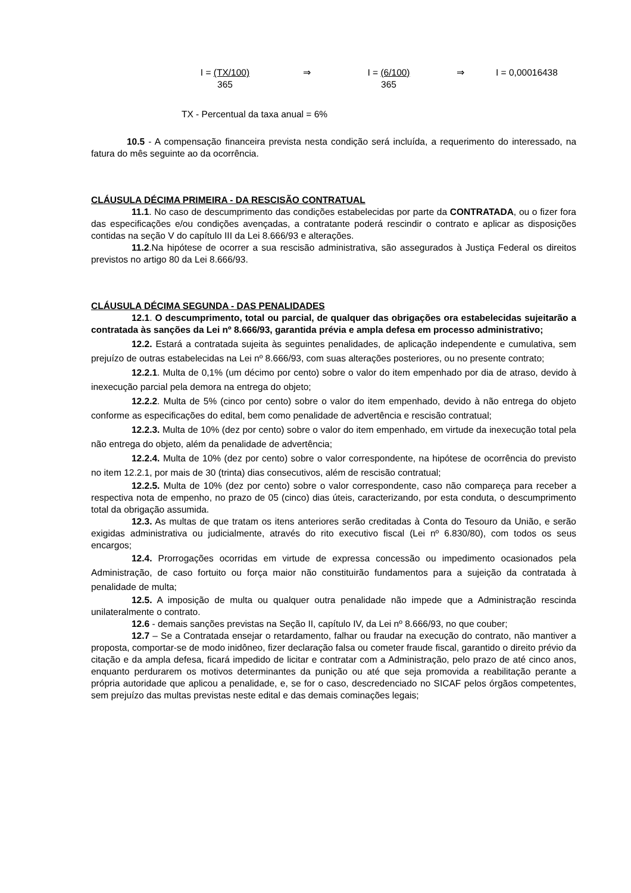I = (TX/100)
365
⇒ I = (6/100)
365
⇒ I = 0,00016438
TX - Percentual da taxa anual = 6%
10.5 - A compensação financeira prevista nesta condição será incluída, a requerimento do interessado, na fatura do mês seguinte ao da ocorrência.
CLÁUSULA DÉCIMA PRIMEIRA - DA RESCISÃO CONTRATUAL
11.1. No caso de descumprimento das condições estabelecidas por parte da CONTRATADA, ou o fizer fora das especificações e/ou condições avençadas, a contratante poderá rescindir o contrato e aplicar as disposições contidas na seção V do capítulo III da Lei 8.666/93 e alterações.
11.2.Na hipótese de ocorrer a sua rescisão administrativa, são assegurados à Justiça Federal os direitos previstos no artigo 80 da Lei 8.666/93.
CLÁUSULA DÉCIMA SEGUNDA - DAS PENALIDADES
12.1. O descumprimento, total ou parcial, de qualquer das obrigações ora estabelecidas sujeitarão a contratada às sanções da Lei nº 8.666/93, garantida prévia e ampla defesa em processo administrativo;
12.2. Estará a contratada sujeita às seguintes penalidades, de aplicação independente e cumulativa, sem prejuízo de outras estabelecidas na Lei nº 8.666/93, com suas alterações posteriores, ou no presente contrato;
12.2.1. Multa de 0,1% (um décimo por cento) sobre o valor do item empenhado por dia de atraso, devido à inexecução parcial pela demora na entrega do objeto;
12.2.2. Multa de 5% (cinco por cento) sobre o valor do item empenhado, devido à não entrega do objeto conforme as especificações do edital, bem como penalidade de advertência e rescisão contratual;
12.2.3. Multa de 10% (dez por cento) sobre o valor do item empenhado, em virtude da inexecução total pela não entrega do objeto, além da penalidade de advertência;
12.2.4. Multa de 10% (dez por cento) sobre o valor correspondente, na hipótese de ocorrência do previsto no item 12.2.1, por mais de 30 (trinta) dias consecutivos, além de rescisão contratual;
12.2.5. Multa de 10% (dez por cento) sobre o valor correspondente, caso não compareça para receber a respectiva nota de empenho, no prazo de 05 (cinco) dias úteis, caracterizando, por esta conduta, o descumprimento total da obrigação assumida.
12.3. As multas de que tratam os itens anteriores serão creditadas à Conta do Tesouro da União, e serão exigidas administrativa ou judicialmente, através do rito executivo fiscal (Lei nº 6.830/80), com todos os seus encargos;
12.4. Prorrogações ocorridas em virtude de expressa concessão ou impedimento ocasionados pela Administração, de caso fortuito ou força maior não constituirão fundamentos para a sujeição da contratada à penalidade de multa;
12.5. A imposição de multa ou qualquer outra penalidade não impede que a Administração rescinda unilateralmente o contrato.
12.6 - demais sanções previstas na Seção II, capítulo IV, da Lei nº 8.666/93, no que couber;
12.7 – Se a Contratada ensejar o retardamento, falhar ou fraudar na execução do contrato, não mantiver a proposta, comportar-se de modo inidôneo, fizer declaração falsa ou cometer fraude fiscal, garantido o direito prévio da citação e da ampla defesa, ficará impedido de licitar e contratar com a Administração, pelo prazo de até cinco anos, enquanto perdurarem os motivos determinantes da punição ou até que seja promovida a reabilitação perante a própria autoridade que aplicou a penalidade, e, se for o caso, descredenciado no SICAF pelos órgãos competentes, sem prejuízo das multas previstas neste edital e das demais cominações legais;